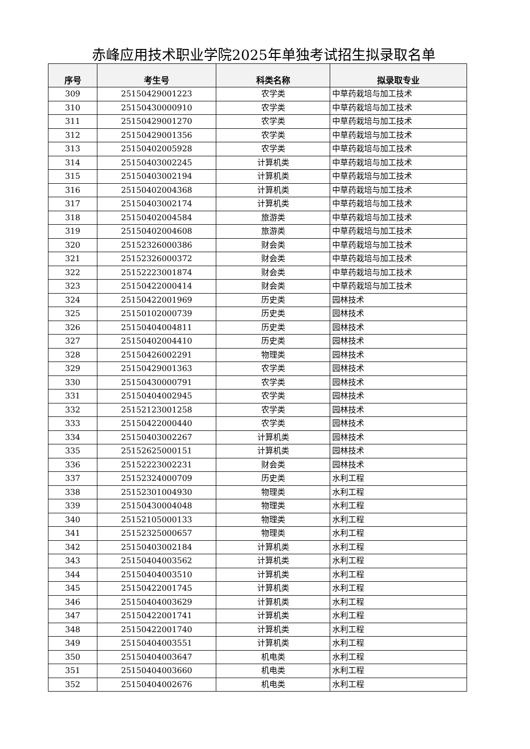赤峰应用技术职业学院2025年单独考试招生拟录取名单
| 序号 | 考生号 | 科类名称 | 拟录取专业 |
| --- | --- | --- | --- |
| 309 | 25150429001223 | 农学类 | 中草药栽培与加工技术 |
| 310 | 25150430000910 | 农学类 | 中草药栽培与加工技术 |
| 311 | 25150429001270 | 农学类 | 中草药栽培与加工技术 |
| 312 | 25150429001356 | 农学类 | 中草药栽培与加工技术 |
| 313 | 25150402005928 | 农学类 | 中草药栽培与加工技术 |
| 314 | 25150403002245 | 计算机类 | 中草药栽培与加工技术 |
| 315 | 25150403002194 | 计算机类 | 中草药栽培与加工技术 |
| 316 | 25150402004368 | 计算机类 | 中草药栽培与加工技术 |
| 317 | 25150403002174 | 计算机类 | 中草药栽培与加工技术 |
| 318 | 25150402004584 | 旅游类 | 中草药栽培与加工技术 |
| 319 | 25150402004608 | 旅游类 | 中草药栽培与加工技术 |
| 320 | 25152326000386 | 财会类 | 中草药栽培与加工技术 |
| 321 | 25152326000372 | 财会类 | 中草药栽培与加工技术 |
| 322 | 25152223001874 | 财会类 | 中草药栽培与加工技术 |
| 323 | 25150422000414 | 财会类 | 中草药栽培与加工技术 |
| 324 | 25150422001969 | 历史类 | 园林技术 |
| 325 | 25150102000739 | 历史类 | 园林技术 |
| 326 | 25150404004811 | 历史类 | 园林技术 |
| 327 | 25150402004410 | 历史类 | 园林技术 |
| 328 | 25150426002291 | 物理类 | 园林技术 |
| 329 | 25150429001363 | 农学类 | 园林技术 |
| 330 | 25150430000791 | 农学类 | 园林技术 |
| 331 | 25150404002945 | 农学类 | 园林技术 |
| 332 | 25152123001258 | 农学类 | 园林技术 |
| 333 | 25150422000440 | 农学类 | 园林技术 |
| 334 | 25150403002267 | 计算机类 | 园林技术 |
| 335 | 25152625000151 | 计算机类 | 园林技术 |
| 336 | 25152223002231 | 财会类 | 园林技术 |
| 337 | 25152324000709 | 历史类 | 水利工程 |
| 338 | 25152301004930 | 物理类 | 水利工程 |
| 339 | 25150430004048 | 物理类 | 水利工程 |
| 340 | 25152105000133 | 物理类 | 水利工程 |
| 341 | 25152325000657 | 物理类 | 水利工程 |
| 342 | 25150403002184 | 计算机类 | 水利工程 |
| 343 | 25150404003562 | 计算机类 | 水利工程 |
| 344 | 25150404003510 | 计算机类 | 水利工程 |
| 345 | 25150422001745 | 计算机类 | 水利工程 |
| 346 | 25150404003629 | 计算机类 | 水利工程 |
| 347 | 25150422001741 | 计算机类 | 水利工程 |
| 348 | 25150422001740 | 计算机类 | 水利工程 |
| 349 | 25150404003551 | 计算机类 | 水利工程 |
| 350 | 25150404003647 | 机电类 | 水利工程 |
| 351 | 25150404003660 | 机电类 | 水利工程 |
| 352 | 25150404002676 | 机电类 | 水利工程 |